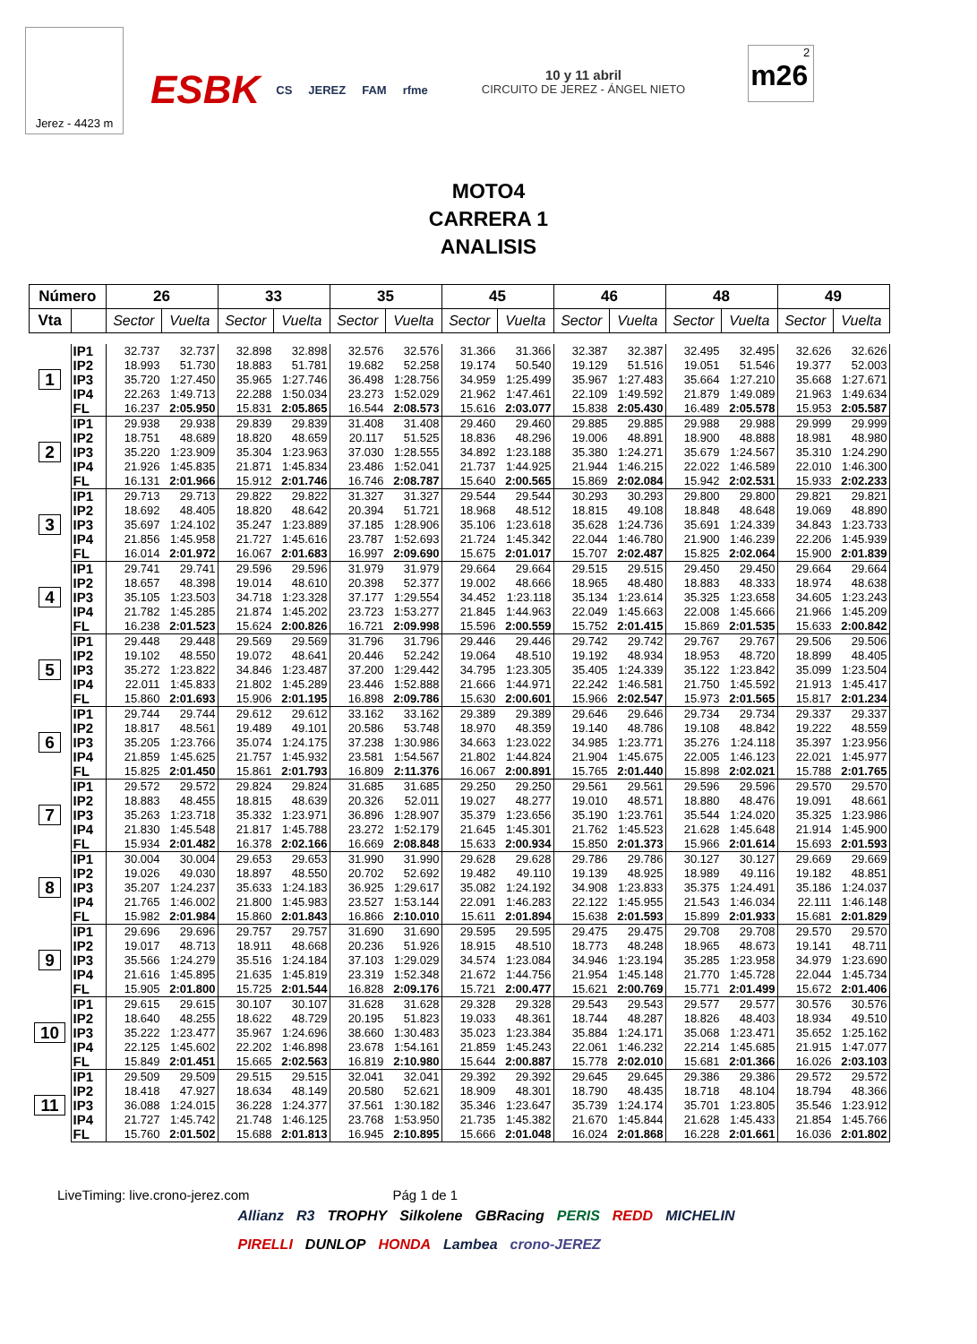Jerez - 4423 m
ESBK CS JEREZ FAM rfme
10 y 11 abril
CIRCUITO DE JEREZ - ÁNGEL NIETO
2
m26
MOTO4
CARRERA 1
ANALISIS
| Número | | 26 | | 33 | | 35 | | 45 | | 46 | | 48 | | 49 | |
| --- | --- | --- | --- | --- | --- | --- | --- | --- | --- | --- | --- | --- | --- | --- | --- |
| Vta | | Sector | Vuelta | Sector | Vuelta | Sector | Vuelta | Sector | Vuelta | Sector | Vuelta | Sector | Vuelta | Sector | Vuelta |
| 1 | IP1 | 32.737 | 32.737 | 32.898 | 32.898 | 32.576 | 32.576 | 31.366 | 31.366 | 32.387 | 32.387 | 32.495 | 32.495 | 32.626 | 32.626 |
| | IP2 | 18.993 | 51.730 | 18.883 | 51.781 | 19.682 | 52.258 | 19.174 | 50.540 | 19.129 | 51.516 | 19.051 | 51.546 | 19.377 | 52.003 |
| | IP3 | 35.720 | 1:27.450 | 35.965 | 1:27.746 | 36.498 | 1:28.756 | 34.959 | 1:25.499 | 35.967 | 1:27.483 | 35.664 | 1:27.210 | 35.668 | 1:27.671 |
| | IP4 | 22.263 | 1:49.713 | 22.288 | 1:50.034 | 23.273 | 1:52.029 | 21.962 | 1:47.461 | 22.109 | 1:49.592 | 21.879 | 1:49.089 | 21.963 | 1:49.634 |
| | FL | 16.237 | 2:05.950 | 15.831 | 2:05.865 | 16.544 | 2:08.573 | 15.616 | 2:03.077 | 15.838 | 2:05.430 | 16.489 | 2:05.578 | 15.953 | 2:05.587 |
| 2 | IP1 | 29.938 | 29.938 | 29.839 | 29.839 | 31.408 | 31.408 | 29.460 | 29.460 | 29.885 | 29.885 | 29.988 | 29.988 | 29.999 | 29.999 |
| | IP2 | 18.751 | 48.689 | 18.820 | 48.659 | 20.117 | 51.525 | 18.836 | 48.296 | 19.006 | 48.891 | 18.900 | 48.888 | 18.981 | 48.980 |
| | IP3 | 35.220 | 1:23.909 | 35.304 | 1:23.963 | 37.030 | 1:28.555 | 34.892 | 1:23.188 | 35.380 | 1:24.271 | 35.679 | 1:24.567 | 35.310 | 1:24.290 |
| | IP4 | 21.926 | 1:45.835 | 21.871 | 1:45.834 | 23.486 | 1:52.041 | 21.737 | 1:44.925 | 21.944 | 1:46.215 | 22.022 | 1:46.589 | 22.010 | 1:46.300 |
| | FL | 16.131 | 2:01.966 | 15.912 | 2:01.746 | 16.746 | 2:08.787 | 15.640 | 2:00.565 | 15.869 | 2:02.084 | 15.942 | 2:02.531 | 15.933 | 2:02.233 |
| 3 | IP1 | 29.713 | 29.713 | 29.822 | 29.822 | 31.327 | 31.327 | 29.544 | 29.544 | 30.293 | 30.293 | 29.800 | 29.800 | 29.821 | 29.821 |
| | IP2 | 18.692 | 48.405 | 18.820 | 48.642 | 20.394 | 51.721 | 18.968 | 48.512 | 18.815 | 49.108 | 18.848 | 48.648 | 19.069 | 48.890 |
| | IP3 | 35.697 | 1:24.102 | 35.247 | 1:23.889 | 37.185 | 1:28.906 | 35.106 | 1:23.618 | 35.628 | 1:24.736 | 35.691 | 1:24.339 | 34.843 | 1:23.733 |
| | IP4 | 21.856 | 1:45.958 | 21.727 | 1:45.616 | 23.787 | 1:52.693 | 21.724 | 1:45.342 | 22.044 | 1:46.780 | 21.900 | 1:46.239 | 22.206 | 1:45.939 |
| | FL | 16.014 | 2:01.972 | 16.067 | 2:01.683 | 16.997 | 2:09.690 | 15.675 | 2:01.017 | 15.707 | 2:02.487 | 15.825 | 2:02.064 | 15.900 | 2:01.839 |
| 4 | IP1 | 29.741 | 29.741 | 29.596 | 29.596 | 31.979 | 31.979 | 29.664 | 29.664 | 29.515 | 29.515 | 29.450 | 29.450 | 29.664 | 29.664 |
| | IP2 | 18.657 | 48.398 | 19.014 | 48.610 | 20.398 | 52.377 | 19.002 | 48.666 | 18.965 | 48.480 | 18.883 | 48.333 | 18.974 | 48.638 |
| | IP3 | 35.105 | 1:23.503 | 34.718 | 1:23.328 | 37.177 | 1:29.554 | 34.452 | 1:23.118 | 35.134 | 1:23.614 | 35.325 | 1:23.658 | 34.605 | 1:23.243 |
| | IP4 | 21.782 | 1:45.285 | 21.874 | 1:45.202 | 23.723 | 1:53.277 | 21.845 | 1:44.963 | 22.049 | 1:45.663 | 22.008 | 1:45.666 | 21.966 | 1:45.209 |
| | FL | 16.238 | 2:01.523 | 15.624 | 2:00.826 | 16.721 | 2:09.998 | 15.596 | 2:00.559 | 15.752 | 2:01.415 | 15.869 | 2:01.535 | 15.633 | 2:00.842 |
| 5 | IP1 | 29.448 | 29.448 | 29.569 | 29.569 | 31.796 | 31.796 | 29.446 | 29.446 | 29.742 | 29.742 | 29.767 | 29.767 | 29.506 | 29.506 |
| | IP2 | 19.102 | 48.550 | 19.072 | 48.641 | 20.446 | 52.242 | 19.064 | 48.510 | 19.192 | 48.934 | 18.953 | 48.720 | 18.899 | 48.405 |
| | IP3 | 35.272 | 1:23.822 | 34.846 | 1:23.487 | 37.200 | 1:29.442 | 34.795 | 1:23.305 | 35.405 | 1:24.339 | 35.122 | 1:23.842 | 35.099 | 1:23.504 |
| | IP4 | 22.011 | 1:45.833 | 21.802 | 1:45.289 | 23.446 | 1:52.888 | 21.666 | 1:44.971 | 22.242 | 1:46.581 | 21.750 | 1:45.592 | 21.913 | 1:45.417 |
| | FL | 15.860 | 2:01.693 | 15.906 | 2:01.195 | 16.898 | 2:09.786 | 15.630 | 2:00.601 | 15.966 | 2:02.547 | 15.973 | 2:01.565 | 15.817 | 2:01.234 |
| 6 | IP1 | 29.744 | 29.744 | 29.612 | 29.612 | 33.162 | 33.162 | 29.389 | 29.389 | 29.646 | 29.646 | 29.734 | 29.734 | 29.337 | 29.337 |
| | IP2 | 18.817 | 48.561 | 19.489 | 49.101 | 20.586 | 53.748 | 18.970 | 48.359 | 19.140 | 48.786 | 19.108 | 48.842 | 19.222 | 48.559 |
| | IP3 | 35.205 | 1:23.766 | 35.074 | 1:24.175 | 37.238 | 1:30.986 | 34.663 | 1:23.022 | 34.985 | 1:23.771 | 35.276 | 1:24.118 | 35.397 | 1:23.956 |
| | IP4 | 21.859 | 1:45.625 | 21.757 | 1:45.932 | 23.581 | 1:54.567 | 21.802 | 1:44.824 | 21.904 | 1:45.675 | 22.005 | 1:46.123 | 22.021 | 1:45.977 |
| | FL | 15.825 | 2:01.450 | 15.861 | 2:01.793 | 16.809 | 2:11.376 | 16.067 | 2:00.891 | 15.765 | 2:01.440 | 15.898 | 2:02.021 | 15.788 | 2:01.765 |
| 7 | IP1 | 29.572 | 29.572 | 29.824 | 29.824 | 31.685 | 31.685 | 29.250 | 29.250 | 29.561 | 29.561 | 29.596 | 29.596 | 29.570 | 29.570 |
| | IP2 | 18.883 | 48.455 | 18.815 | 48.639 | 20.326 | 52.011 | 19.027 | 48.277 | 19.010 | 48.571 | 18.880 | 48.476 | 19.091 | 48.661 |
| | IP3 | 35.263 | 1:23.718 | 35.332 | 1:23.971 | 36.896 | 1:28.907 | 35.379 | 1:23.656 | 35.190 | 1:23.761 | 35.544 | 1:24.020 | 35.325 | 1:23.986 |
| | IP4 | 21.830 | 1:45.548 | 21.817 | 1:45.788 | 23.272 | 1:52.179 | 21.645 | 1:45.301 | 21.762 | 1:45.523 | 21.628 | 1:45.648 | 21.914 | 1:45.900 |
| | FL | 15.934 | 2:01.482 | 16.378 | 2:02.166 | 16.669 | 2:08.848 | 15.633 | 2:00.934 | 15.850 | 2:01.373 | 15.966 | 2:01.614 | 15.693 | 2:01.593 |
| 8 | IP1 | 30.004 | 30.004 | 29.653 | 29.653 | 31.990 | 31.990 | 29.628 | 29.628 | 29.786 | 29.786 | 30.127 | 30.127 | 29.669 | 29.669 |
| | IP2 | 19.026 | 49.030 | 18.897 | 48.550 | 20.702 | 52.692 | 19.482 | 49.110 | 19.139 | 48.925 | 18.989 | 49.116 | 19.182 | 48.851 |
| | IP3 | 35.207 | 1:24.237 | 35.633 | 1:24.183 | 36.925 | 1:29.617 | 35.082 | 1:24.192 | 34.908 | 1:23.833 | 35.375 | 1:24.491 | 35.186 | 1:24.037 |
| | IP4 | 21.765 | 1:46.002 | 21.800 | 1:45.983 | 23.527 | 1:53.144 | 22.091 | 1:46.283 | 22.122 | 1:45.955 | 21.543 | 1:46.034 | 22.111 | 1:46.148 |
| | FL | 15.982 | 2:01.984 | 15.860 | 2:01.843 | 16.866 | 2:10.010 | 15.611 | 2:01.894 | 15.638 | 2:01.593 | 15.899 | 2:01.933 | 15.681 | 2:01.829 |
| 9 | IP1 | 29.696 | 29.696 | 29.757 | 29.757 | 31.690 | 31.690 | 29.595 | 29.595 | 29.475 | 29.475 | 29.708 | 29.708 | 29.570 | 29.570 |
| | IP2 | 19.017 | 48.713 | 18.911 | 48.668 | 20.236 | 51.926 | 18.915 | 48.510 | 18.773 | 48.248 | 18.965 | 48.673 | 19.141 | 48.711 |
| | IP3 | 35.566 | 1:24.279 | 35.516 | 1:24.184 | 37.103 | 1:29.029 | 34.574 | 1:23.084 | 34.946 | 1:23.194 | 35.285 | 1:23.958 | 34.979 | 1:23.690 |
| | IP4 | 21.616 | 1:45.895 | 21.635 | 1:45.819 | 23.319 | 1:52.348 | 21.672 | 1:44.756 | 21.954 | 1:45.148 | 21.770 | 1:45.728 | 22.044 | 1:45.734 |
| | FL | 15.905 | 2:01.800 | 15.725 | 2:01.544 | 16.828 | 2:09.176 | 15.721 | 2:00.477 | 15.621 | 2:00.769 | 15.771 | 2:01.499 | 15.672 | 2:01.406 |
| 10 | IP1 | 29.615 | 29.615 | 30.107 | 30.107 | 31.628 | 31.628 | 29.328 | 29.328 | 29.543 | 29.543 | 29.577 | 29.577 | 30.576 | 30.576 |
| | IP2 | 18.640 | 48.255 | 18.622 | 48.729 | 20.195 | 51.823 | 19.033 | 48.361 | 18.744 | 48.287 | 18.826 | 48.403 | 18.934 | 49.510 |
| | IP3 | 35.222 | 1:23.477 | 35.967 | 1:24.696 | 38.660 | 1:30.483 | 35.023 | 1:23.384 | 35.884 | 1:24.171 | 35.068 | 1:23.471 | 35.652 | 1:25.162 |
| | IP4 | 22.125 | 1:45.602 | 22.202 | 1:46.898 | 23.678 | 1:54.161 | 21.859 | 1:45.243 | 22.061 | 1:46.232 | 22.214 | 1:45.685 | 21.915 | 1:47.077 |
| | FL | 15.849 | 2:01.451 | 15.665 | 2:02.563 | 16.819 | 2:10.980 | 15.644 | 2:00.887 | 15.778 | 2:02.010 | 15.681 | 2:01.366 | 16.026 | 2:03.103 |
| 11 | IP1 | 29.509 | 29.509 | 29.515 | 29.515 | 32.041 | 32.041 | 29.392 | 29.392 | 29.645 | 29.645 | 29.386 | 29.386 | 29.572 | 29.572 |
| | IP2 | 18.418 | 47.927 | 18.634 | 48.149 | 20.580 | 52.621 | 18.909 | 48.301 | 18.790 | 48.435 | 18.718 | 48.104 | 18.794 | 48.366 |
| | IP3 | 36.088 | 1:24.015 | 36.228 | 1:24.377 | 37.561 | 1:30.182 | 35.346 | 1:23.647 | 35.739 | 1:24.174 | 35.701 | 1:23.805 | 35.546 | 1:23.912 |
| | IP4 | 21.727 | 1:45.742 | 21.748 | 1:46.125 | 23.768 | 1:53.950 | 21.735 | 1:45.382 | 21.670 | 1:45.844 | 21.628 | 1:45.433 | 21.854 | 1:45.766 |
| | FL | 15.760 | 2:01.502 | 15.688 | 2:01.813 | 16.945 | 2:10.895 | 15.666 | 2:01.048 | 16.024 | 2:01.868 | 16.228 | 2:01.661 | 16.036 | 2:01.802 |
LiveTiming: live.crono-jerez.com Pág 1 de 1
Allianz R3 TROPHY Silkolene GBRacing PERIS REDD MICHELIN PIRELLI DUNLOP HONDA Lambea crono-JEREZ